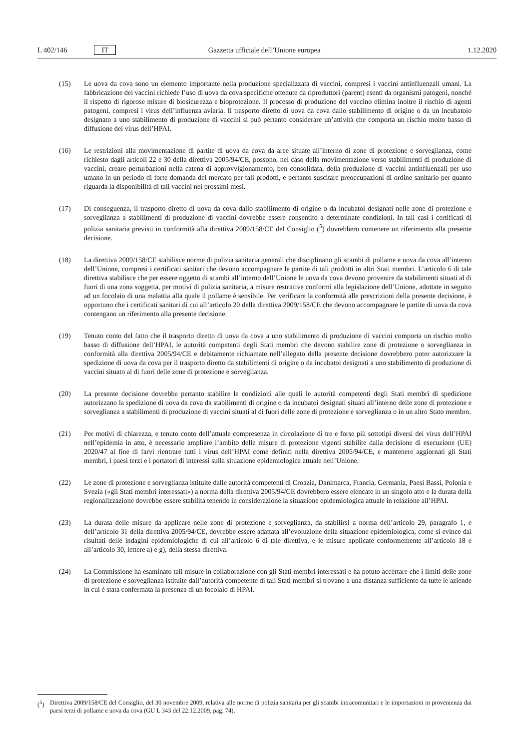L 402/146 IT Gazzetta ufficiale dell’Unione europea 1.12.2020
(15) Le uova da cova sono un elemento importante nella produzione specializzata di vaccini, compresi i vaccini antinfluenzali umani. La fabbricazione dei vaccini richiede l’uso di uova da cova specifiche ottenute da riproduttori (parent) esenti da organismi patogeni, nonché il rispetto di rigorose misure di biosicurezza e bioprotezione. Il processo di produzione del vaccino elimina inoltre il rischio di agenti patogeni, compresi i virus dell’influenza aviaria. Il trasporto diretto di uova da cova dallo stabilimento di origine o da un incubatoio designato a uno stabilimento di produzione di vaccini si può pertanto considerare un’attività che comporta un rischio molto basso di diffusione dei virus dell’HPAI.
(16) Le restrizioni alla movimentazione di partite di uova da cova da aree situate all’interno di zone di protezione e sorveglianza, come richiesto dagli articoli 22 e 30 della direttiva 2005/94/CE, possono, nel caso della movimentazione verso stabilimenti di produzione di vaccini, creare perturbazioni nella catena di approvvigionamento, ben consolidata, della produzione di vaccini antinfluenzali per uso umano in un periodo di forte domanda del mercato per tali prodotti, e pertanto suscitare preoccupazioni di ordine sanitario per quanto riguarda la disponibilità di tali vaccini nei prossimi mesi.
(17) Di conseguenza, il trasporto diretto di uova da cova dallo stabilimento di origine o da incubatoi designati nelle zone di protezione e sorveglianza a stabilimenti di produzione di vaccini dovrebbe essere consentito a determinate condizioni. In tali casi i certificati di polizia sanitaria previsti in conformità alla direttiva 2009/158/CE del Consiglio (<sup>5</sup>) dovrebbero contenere un riferimento alla presente decisione.
(18) La direttiva 2009/158/CE stabilisce norme di polizia sanitaria generali che disciplinano gli scambi di pollame e uova da cova all’interno dell’Unione, compresi i certificati sanitari che devono accompagnare le partite di tali prodotti in altri Stati membri. L’articolo 6 di tale direttiva stabilisce che per essere oggetto di scambi all’interno dell’Unione le uova da cova devono provenire da stabilimenti situati al di fuori di una zona soggetta, per motivi di polizia sanitaria, a misure restrittive conformi alla legislazione dell’Unione, adottate in seguito ad un focolaio di una malattia alla quale il pollame è sensibile. Per verificare la conformità alle prescrizioni della presente decisione, è opportuno che i certificati sanitari di cui all’articolo 20 della direttiva 2009/158/CE che devono accompagnare le partite di uova da cova contengano un riferimento alla presente decisione.
(19) Tenuto conto del fatto che il trasporto diretto di uova da cova a uno stabilimento di produzione di vaccini comporta un rischio molto basso di diffusione dell’HPAI, le autorità competenti degli Stati membri che devono stabilire zone di protezione o sorveglianza in conformità alla direttiva 2005/94/CE e debitamente richiamate nell’allegato della presente decisione dovrebbero poter autorizzare la spedizione di uova da cova per il trasporto diretto da stabilimenti di origine o da incubatoi designati a uno stabilimento di produzione di vaccini situato al di fuori delle zone di protezione e sorveglianza.
(20) La presente decisione dovrebbe pertanto stabilire le condizioni alle quali le autorità competenti degli Stati membri di spedizione autorizzano la spedizione di uova da cova da stabilimenti di origine o da incubatoi designati situati all’interno delle zone di protezione e sorveglianza a stabilimenti di produzione di vaccini situati al di fuori delle zone di protezione e sorveglianza o in un altro Stato membro.
(21) Per motivi di chiarezza, e tenuto conto dell’attuale compresenza in circolazione di tre e forse più sottotipi diversi dei virus dell’HPAI nell’epidemia in atto, è necessario ampliare l’ambito delle misure di protezione vigenti stabilite dalla decisione di esecuzione (UE) 2020/47 al fine di farvi rientrare tutti i virus dell’HPAI come definiti nella direttiva 2005/94/CE, e mantenere aggiornati gli Stati membri, i paesi terzi e i portatori di interessi sulla situazione epidemiologica attuale nell’Unione.
(22) Le zone di protezione e sorveglianza istituite dalle autorità competenti di Croazia, Danimarca, Francia, Germania, Paesi Bassi, Polonia e Svezia («gli Stati membri interessati») a norma della direttiva 2005/94/CE dovrebbero essere elencate in un singolo atto e la durata della regionalizzazione dovrebbe essere stabilita tenendo in considerazione la situazione epidemiologica attuale in relazione all’HPAI.
(23) La durata delle misure da applicare nelle zone di protezione e sorveglianza, da stabilirsi a norma dell’articolo 29, paragrafo 1, e dell’articolo 31 della direttiva 2005/94/CE, dovrebbe essere adattata all’evoluzione della situazione epidemiologica, come si evince dai risultati delle indagini epidemiologiche di cui all’articolo 6 di tale direttiva, e le misure applicate conformemente all’articolo 18 e all’articolo 30, lettere a) e g), della stessa direttiva.
(24) La Commissione ha esaminato tali misure in collaborazione con gli Stati membri interessati e ha potuto accertare che i limiti delle zone di protezione e sorveglianza istituite dall’autorità competente di tali Stati membri si trovano a una distanza sufficiente da tutte le aziende in cui è stata confermata la presenza di un focolaio di HPAI.
(<sup>5</sup>) Direttiva 2009/158/CE del Consiglio, del 30 novembre 2009, relativa alle norme di polizia sanitaria per gli scambi intracomunitari e le importazioni in provenienza dai paesi terzi di pollame e uova da cova (GU L 343 del 22.12.2009, pag. 74).